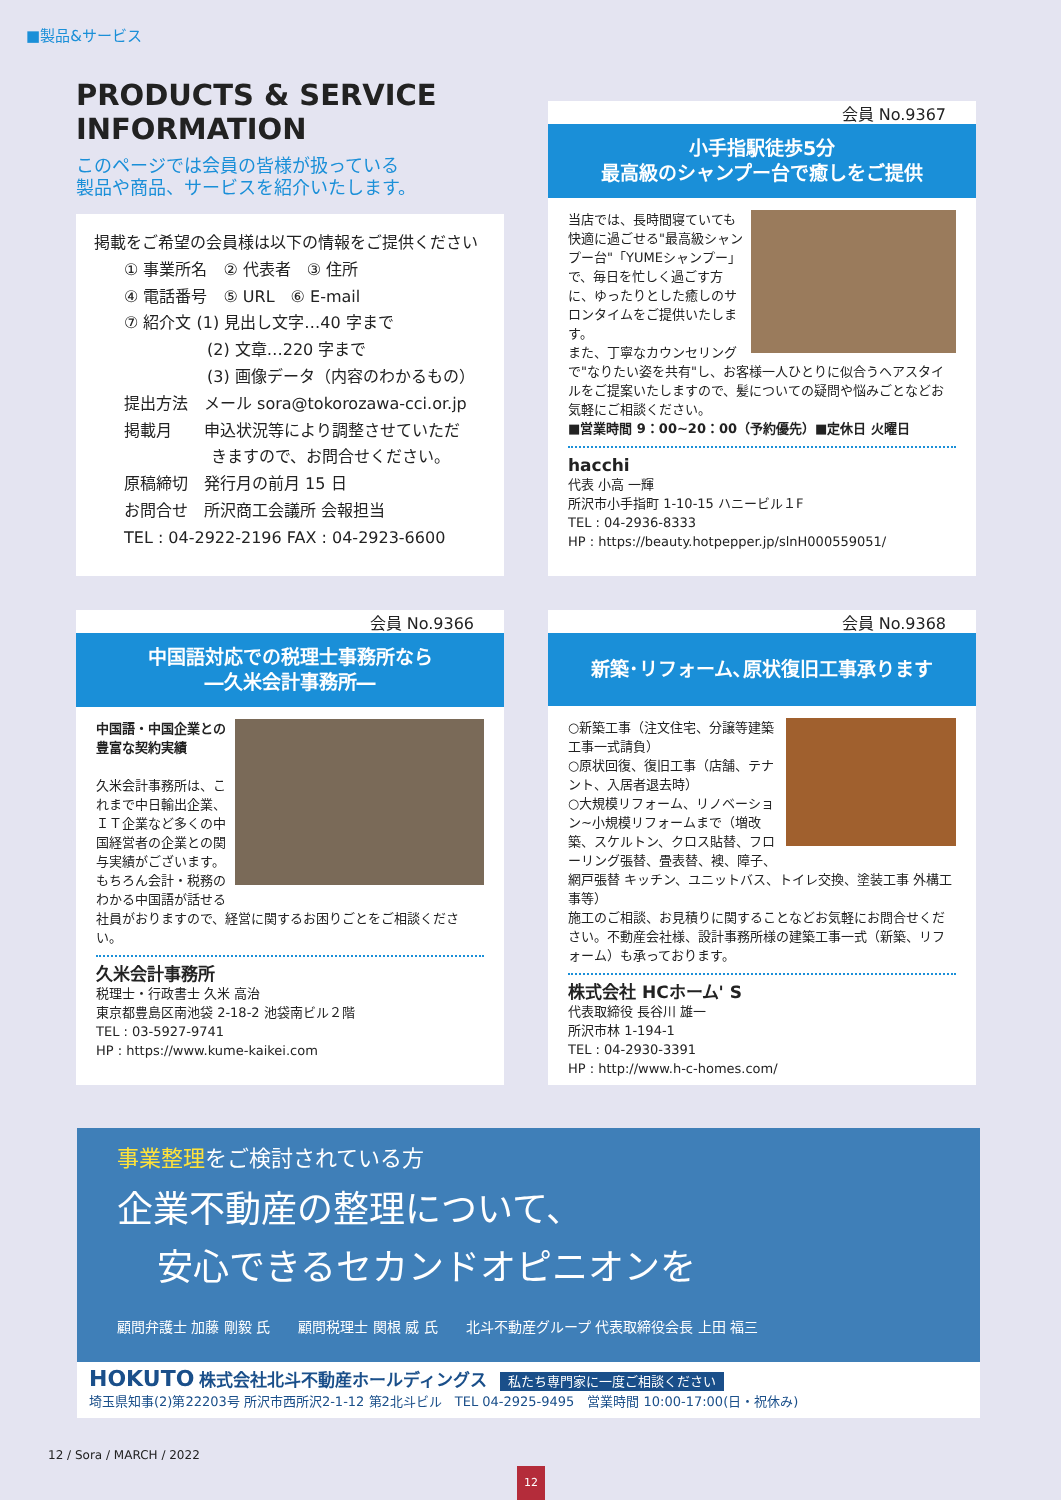■製品&サービス
PRODUCTS & SERVICE
INFORMATION
このページでは会員の皆様が扱っている
製品や商品、サービスを紹介いたします。
掲載をご希望の会員様は以下の情報をご提供ください
① 事業所名　② 代表者　③ 住所
④ 電話番号　⑤ URL　⑥ E-mail
⑦ 紹介文 (1) 見出し文字…40 字まで
(2) 文章…220 字まで
(3) 画像データ（内容のわかるもの）
提出方法　メール sora@tokorozawa-cci.or.jp
掲載月　　申込状況等により調整させていただ
きますので、お問合せください。
原稿締切　発行月の前月 15 日
お問合せ　所沢商工会議所 会報担当
TEL : 04-2922-2196 FAX : 04-2923-6600
会員 No.9367
小手指駅徒歩5分
最高級のシャンプー台で癒しをご提供
当店では、長時間寝ていても快適に過ごせる"最高級シャンプー台"「YUMEシャンプー」で、毎日を忙しく過ごす方に、ゆったりとした癒しのサロンタイムをご提供いたします。
また、丁寧なカウンセリングで"なりたい姿を共有"し、お客様一人ひとりに似合うヘアスタイルをご提案いたしますので、髪についての疑問や悩みごとなどお気軽にご相談ください。
■営業時間 9：00~20：00（予約優先）■定休日 火曜日
hacchi
代表 小高 一輝
所沢市小手指町 1-10-15 ハニービル１F
TEL : 04-2936-8333
HP : https://beauty.hotpepper.jp/slnH000559051/
会員 No.9366
中国語対応での税理士事務所なら
―久米会計事務所―
中国語・中国企業との豊富な契約実績
久米会計事務所は、これまで中日輸出企業、ＩＴ企業など多くの中国経営者の企業との関与実績がございます。
もちろん会計・税務のわかる中国語が話せる社員がおりますので、経営に関するお困りごとをご相談ください。
久米会計事務所
税理士・行政書士 久米 高治
東京都豊島区南池袋 2-18-2 池袋南ビル２階
TEL : 03-5927-9741
HP : https://www.kume-kaikei.com
会員 No.9368
新築･リフォーム､原状復旧工事承ります
○新築工事（注文住宅、分譲等建築工事一式請負）
○原状回復、復旧工事（店舗、テナント、入居者退去時）
○大規模リフォーム、リノベーション~小規模リフォームまで（増改築、スケルトン、クロス貼替、フローリング張替、畳表替、襖、障子、網戸張替 キッチン、ユニットバス、トイレ交換、塗装工事 外構工事等）
施工のご相談、お見積りに関することなどお気軽にお問合せください。不動産会社様、設計事務所様の建築工事一式（新築、リフォーム）も承っております。
株式会社 HCホーム' S
代表取締役 長谷川 雄一
所沢市林 1-194-1
TEL : 04-2930-3391
HP : http://www.h-c-homes.com/
事業整理をご検討されている方
企業不動産の整理について、
安心できるセカンドオピニオンを
顧問弁護士 加藤 剛毅 氏　　顧問税理士 関根 威 氏　　北斗不動産グループ 代表取締役会長 上田 福三
HOKUTO 株式会社北斗不動産ホールディングス　私たち専門家に一度ご相談ください
埼玉県知事(2)第22203号 所沢市西所沢2-1-12 第2北斗ビル　TEL 04-2925-9495　営業時間 10:00-17:00(日・祝休み)
12 / Sora / MARCH / 2022
12